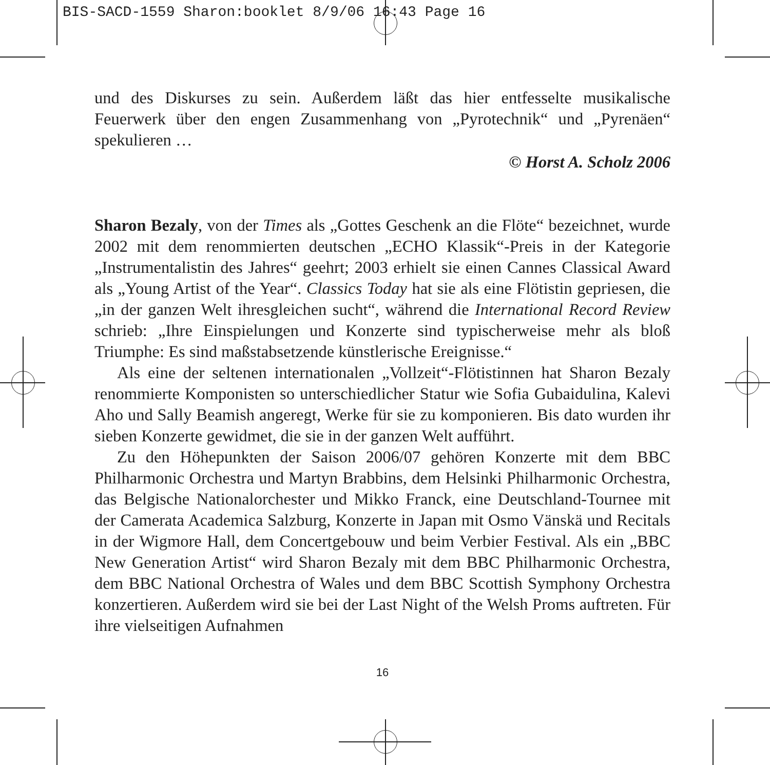BIS-SACD-1559 Sharon:booklet 8/9/06 16:43 Page 16
und des Diskurses zu sein. Außerdem läßt das hier entfesselte musikalische Feuerwerk über den engen Zusammenhang von „Pyrotechnik“ und „Pyrenäen“ spekulieren …
© Horst A. Scholz 2006
Sharon Bezaly, von der Times als „Gottes Geschenk an die Flöte“ bezeichnet, wurde 2002 mit dem renommierten deutschen „ECHO Klassik“-Preis in der Kategorie „Instrumentalistin des Jahres“ geehrt; 2003 erhielt sie einen Cannes Classical Award als „Young Artist of the Year“. Classics Today hat sie als eine Flötistin gepriesen, die „in der ganzen Welt ihresgleichen sucht“, während die International Record Review schrieb: „Ihre Einspielungen und Konzerte sind typischerweise mehr als bloß Triumphe: Es sind maßstabsetzende künstlerische Ereignisse.“
Als eine der seltenen internationalen „Vollzeit“-Flötistinnen hat Sharon Bezaly renommierte Komponisten so unterschiedlicher Statur wie Sofia Gubaidulina, Kalevi Aho und Sally Beamish angeregt, Werke für sie zu komponieren. Bis dato wurden ihr sieben Konzerte gewidmet, die sie in der ganzen Welt aufführt.
Zu den Höhepunkten der Saison 2006/07 gehören Konzerte mit dem BBC Philharmonic Orchestra und Martyn Brabbins, dem Helsinki Philharmonic Orchestra, das Belgische Nationalorchester und Mikko Franck, eine Deutschland-Tournee mit der Camerata Academica Salzburg, Konzerte in Japan mit Osmo Vänskä und Recitals in der Wigmore Hall, dem Concertgebouw und beim Verbier Festival. Als ein „BBC New Generation Artist“ wird Sharon Bezaly mit dem BBC Philharmonic Orchestra, dem BBC National Orchestra of Wales und dem BBC Scottish Symphony Orchestra konzertieren. Außerdem wird sie bei der Last Night of the Welsh Proms auftreten. Für ihre vielseitigen Aufnahmen
16